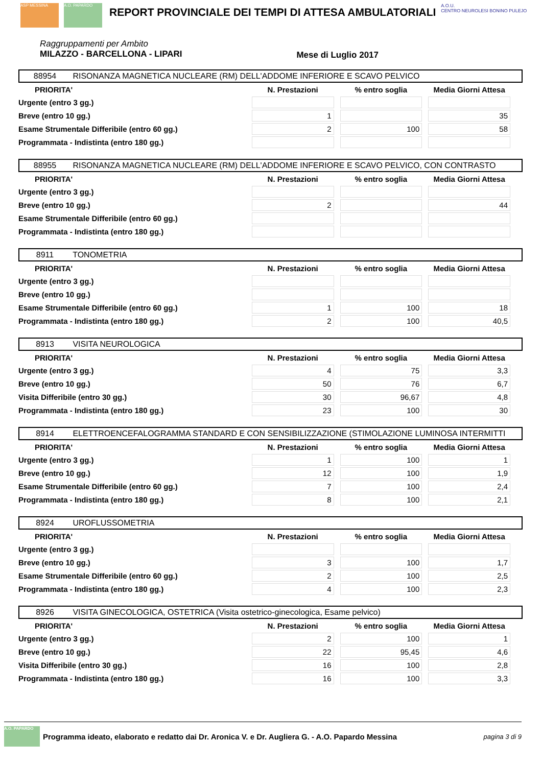ASP MESSINA A.O. PAPARDO
REPORT PROVINCIALE DEI TEMPI DI ATTESA AMBULATORIALI
A.O.U.
CENTRO NEUROLESI BONINO PULEJO
Raggruppamenti per Ambito
MILAZZO - BARCELLONA - LIPARI
Mese di Luglio 2017
88954 RISONANZA MAGNETICA NUCLEARE (RM) DELL'ADDOME INFERIORE E SCAVO PELVICO
| PRIORITA' | N. Prestazioni | % entro soglia | Media Giorni Attesa |
| --- | --- | --- | --- |
| Urgente (entro 3 gg.) | | | |
| Breve (entro 10 gg.) | 1 | | 35 |
| Esame Strumentale Differibile (entro 60 gg.) | 2 | 100 | 58 |
| Programmata - Indistinta (entro 180 gg.) | | | |
88955 RISONANZA MAGNETICA NUCLEARE (RM) DELL'ADDOME INFERIORE E SCAVO PELVICO, CON CONTRASTO
| PRIORITA' | N. Prestazioni | % entro soglia | Media Giorni Attesa |
| --- | --- | --- | --- |
| Urgente (entro 3 gg.) | | | |
| Breve (entro 10 gg.) | 2 | | 44 |
| Esame Strumentale Differibile (entro 60 gg.) | | | |
| Programmata - Indistinta (entro 180 gg.) | | | |
8911 TONOMETRIA
| PRIORITA' | N. Prestazioni | % entro soglia | Media Giorni Attesa |
| --- | --- | --- | --- |
| Urgente (entro 3 gg.) | | | |
| Breve (entro 10 gg.) | | | |
| Esame Strumentale Differibile (entro 60 gg.) | 1 | 100 | 18 |
| Programmata - Indistinta (entro 180 gg.) | 2 | 100 | 40,5 |
8913 VISITA NEUROLOGICA
| PRIORITA' | N. Prestazioni | % entro soglia | Media Giorni Attesa |
| --- | --- | --- | --- |
| Urgente (entro 3 gg.) | 4 | 75 | 3,3 |
| Breve (entro 10 gg.) | 50 | 76 | 6,7 |
| Visita Differibile (entro 30 gg.) | 30 | 96,67 | 4,8 |
| Programmata - Indistinta (entro 180 gg.) | 23 | 100 | 30 |
8914 ELETTROENCEFALOGRAMMA STANDARD E CON SENSIBILIZZAZIONE (STIMOLAZIONE LUMINOSA INTERMITTI
| PRIORITA' | N. Prestazioni | % entro soglia | Media Giorni Attesa |
| --- | --- | --- | --- |
| Urgente (entro 3 gg.) | 1 | 100 | 1 |
| Breve (entro 10 gg.) | 12 | 100 | 1,9 |
| Esame Strumentale Differibile (entro 60 gg.) | 7 | 100 | 2,4 |
| Programmata - Indistinta (entro 180 gg.) | 8 | 100 | 2,1 |
8924 UROFLUSSOMETRIA
| PRIORITA' | N. Prestazioni | % entro soglia | Media Giorni Attesa |
| --- | --- | --- | --- |
| Urgente (entro 3 gg.) | | | |
| Breve (entro 10 gg.) | 3 | 100 | 1,7 |
| Esame Strumentale Differibile (entro 60 gg.) | 2 | 100 | 2,5 |
| Programmata - Indistinta (entro 180 gg.) | 4 | 100 | 2,3 |
8926 VISITA GINECOLOGICA, OSTETRICA (Visita ostetrico-ginecologica, Esame pelvico)
| PRIORITA' | N. Prestazioni | % entro soglia | Media Giorni Attesa |
| --- | --- | --- | --- |
| Urgente (entro 3 gg.) | 2 | 100 | 1 |
| Breve (entro 10 gg.) | 22 | 95,45 | 4,6 |
| Visita Differibile (entro 30 gg.) | 16 | 100 | 2,8 |
| Programmata - Indistinta (entro 180 gg.) | 16 | 100 | 3,3 |
A.O. PAPARDO
Programma ideato, elaborato e redatto dai Dr. Aronica V. e Dr. Augliera G. - A.O. Papardo Messina pagina 3 di 9